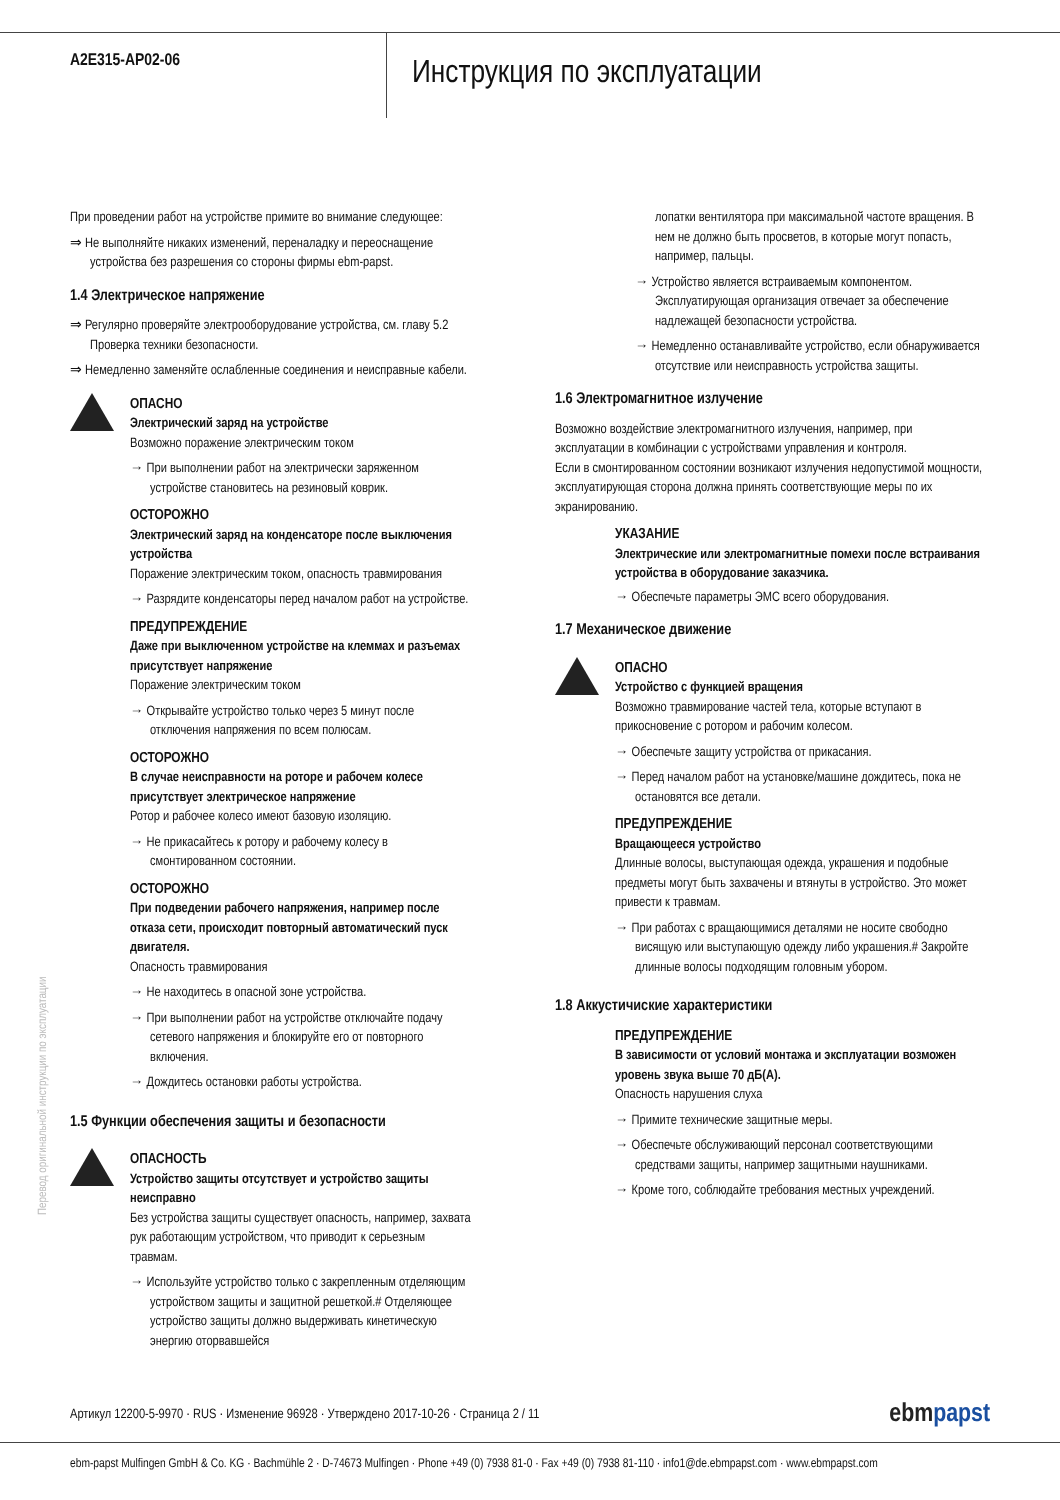A2E315-AP02-06
Инструкция по эксплуатации
При проведении работ на устройстве примите во внимание следующее:
⇒ Не выполняйте никаких изменений, переналадку и переоснащение устройства без разрешения со стороны фирмы ebm-papst.
1.4 Электрическое напряжение
⇒ Регулярно проверяйте электрооборудование устройства, см. главу 5.2 Проверка техники безопасности.
⇒ Немедленно заменяйте ослабленные соединения и неисправные кабели.
ОПАСНО
Электрический заряд на устройстве
Возможно поражение электрическим током
→ При выполнении работ на электрически заряженном устройстве становитесь на резиновый коврик.
ОСТОРОЖНО
Электрический заряд на конденсаторе после выключения устройства
Поражение электрическим током, опасность травмирования
→ Разрядите конденсаторы перед началом работ на устройстве.
ПРЕДУПРЕЖДЕНИЕ
Даже при выключенном устройстве на клеммах и разъемах присутствует напряжение
Поражение электрическим током
→ Открывайте устройство только через 5 минут после отключения напряжения по всем полюсам.
ОСТОРОЖНО
В случае неисправности на роторе и рабочем колесе присутствует электрическое напряжение
Ротор и рабочее колесо имеют базовую изоляцию.
→ Не прикасайтесь к ротору и рабочему колесу в смонтированном состоянии.
ОСТОРОЖНО
При подведении рабочего напряжения, например после отказа сети, происходит повторный автоматический пуск двигателя.
Опасность травмирования
→ Не находитесь в опасной зоне устройства.
→ При выполнении работ на устройстве отключайте подачу сетевого напряжения и блокируйте его от повторного включения.
→ Дождитесь остановки работы устройства.
1.5 Функции обеспечения защиты и безопасности
ОПАСНОСТЬ
Устройство защиты отсутствует и устройство защиты неисправно
Без устройства защиты существует опасность, например, захвата рук работающим устройством, что приводит к серьезным травмам.
→ Используйте устройство только с закрепленным отделяющим устройством защиты и защитной решеткой.# Отделяющее устройство защиты должно выдерживать кинетическую энергию оторвавшейся
лопатки вентилятора при максимальной частоте вращения. В нем не должно быть просветов, в которые могут попасть, например, пальцы.
→ Устройство является встраиваемым компонентом. Эксплуатирующая организация отвечает за обеспечение надлежащей безопасности устройства.
→ Немедленно останавливайте устройство, если обнаруживается отсутствие или неисправность устройства защиты.
1.6 Электромагнитное излучение
Возможно воздействие электромагнитного излучения, например, при эксплуатации в комбинации с устройствами управления и контроля.
Если в смонтированном состоянии возникают излучения недопустимой мощности, эксплуатирующая сторона должна принять соответствующие меры по их экранированию.
УКАЗАНИЕ
Электрические или электромагнитные помехи после встраивания устройства в оборудование заказчика.
→ Обеспечьте параметры ЭМС всего оборудования.
1.7 Механическое движение
ОПАСНО
Устройство с функцией вращения
Возможно травмирование частей тела, которые вступают в прикосновение с ротором и рабочим колесом.
→ Обеспечьте защиту устройства от прикасания.
→ Перед началом работ на установке/машине дождитесь, пока не остановятся все детали.
ПРЕДУПРЕЖДЕНИЕ
Вращающееся устройство
Длинные волосы, выступающая одежда, украшения и подобные предметы могут быть захвачены и втянуты в устройство. Это может привести к травмам.
→ При работах с вращающимися деталями не носите свободно висящую или выступающую одежду либо украшения.# Закройте длинные волосы подходящим головным убором.
1.8 Аккустичиские характеристики
ПРЕДУПРЕЖДЕНИЕ
В зависимости от условий монтажа и эксплуатации возможен уровень звука выше 70 дБ(А).
Опасность нарушения слуха
→ Примите технические защитные меры.
→ Обеспечьте обслуживающий персонал соответствующими средствами защиты, например защитными наушниками.
→ Кроме того, соблюдайте требования местных учреждений.
Перевод оригинальной инструкции по эксплуатации
Артикул 12200-5-9970 · RUS · Изменение 96928 · Утверждено 2017-10-26 · Страница 2 / 11
ebmpapst
ebm-papst Mulfingen GmbH & Co. KG · Bachmühle 2 · D-74673 Mulfingen · Phone +49 (0) 7938 81-0 · Fax +49 (0) 7938 81-110 · info1@de.ebmpapst.com · www.ebmpapst.com